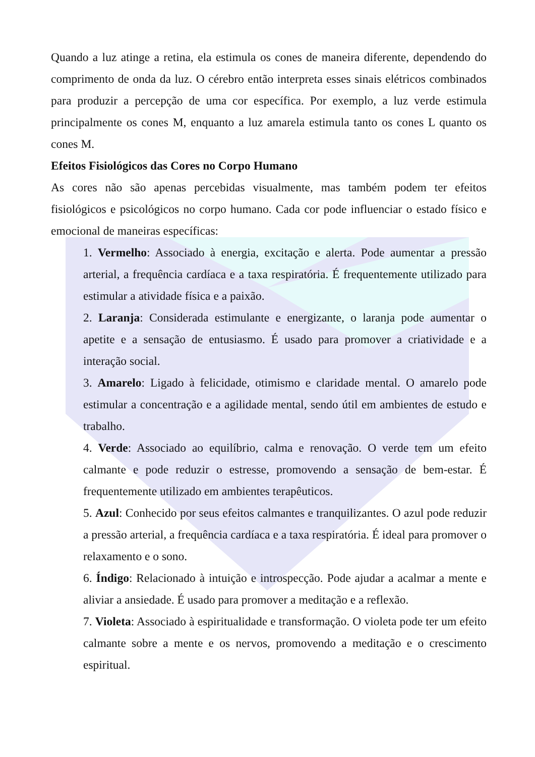Quando a luz atinge a retina, ela estimula os cones de maneira diferente, dependendo do comprimento de onda da luz. O cérebro então interpreta esses sinais elétricos combinados para produzir a percepção de uma cor específica. Por exemplo, a luz verde estimula principalmente os cones M, enquanto a luz amarela estimula tanto os cones L quanto os cones M.
Efeitos Fisiológicos das Cores no Corpo Humano
As cores não são apenas percebidas visualmente, mas também podem ter efeitos fisiológicos e psicológicos no corpo humano. Cada cor pode influenciar o estado físico e emocional de maneiras específicas:
1. Vermelho: Associado à energia, excitação e alerta. Pode aumentar a pressão arterial, a frequência cardíaca e a taxa respiratória. É frequentemente utilizado para estimular a atividade física e a paixão.
2. Laranja: Considerada estimulante e energizante, o laranja pode aumentar o apetite e a sensação de entusiasmo. É usado para promover a criatividade e a interação social.
3. Amarelo: Ligado à felicidade, otimismo e claridade mental. O amarelo pode estimular a concentração e a agilidade mental, sendo útil em ambientes de estudo e trabalho.
4. Verde: Associado ao equilíbrio, calma e renovação. O verde tem um efeito calmante e pode reduzir o estresse, promovendo a sensação de bem-estar. É frequentemente utilizado em ambientes terapêuticos.
5. Azul: Conhecido por seus efeitos calmantes e tranquilizantes. O azul pode reduzir a pressão arterial, a frequência cardíaca e a taxa respiratória. É ideal para promover o relaxamento e o sono.
6. Índigo: Relacionado à intuição e introspecção. Pode ajudar a acalmar a mente e aliviar a ansiedade. É usado para promover a meditação e a reflexão.
7. Violeta: Associado à espiritualidade e transformação. O violeta pode ter um efeito calmante sobre a mente e os nervos, promovendo a meditação e o crescimento espiritual.